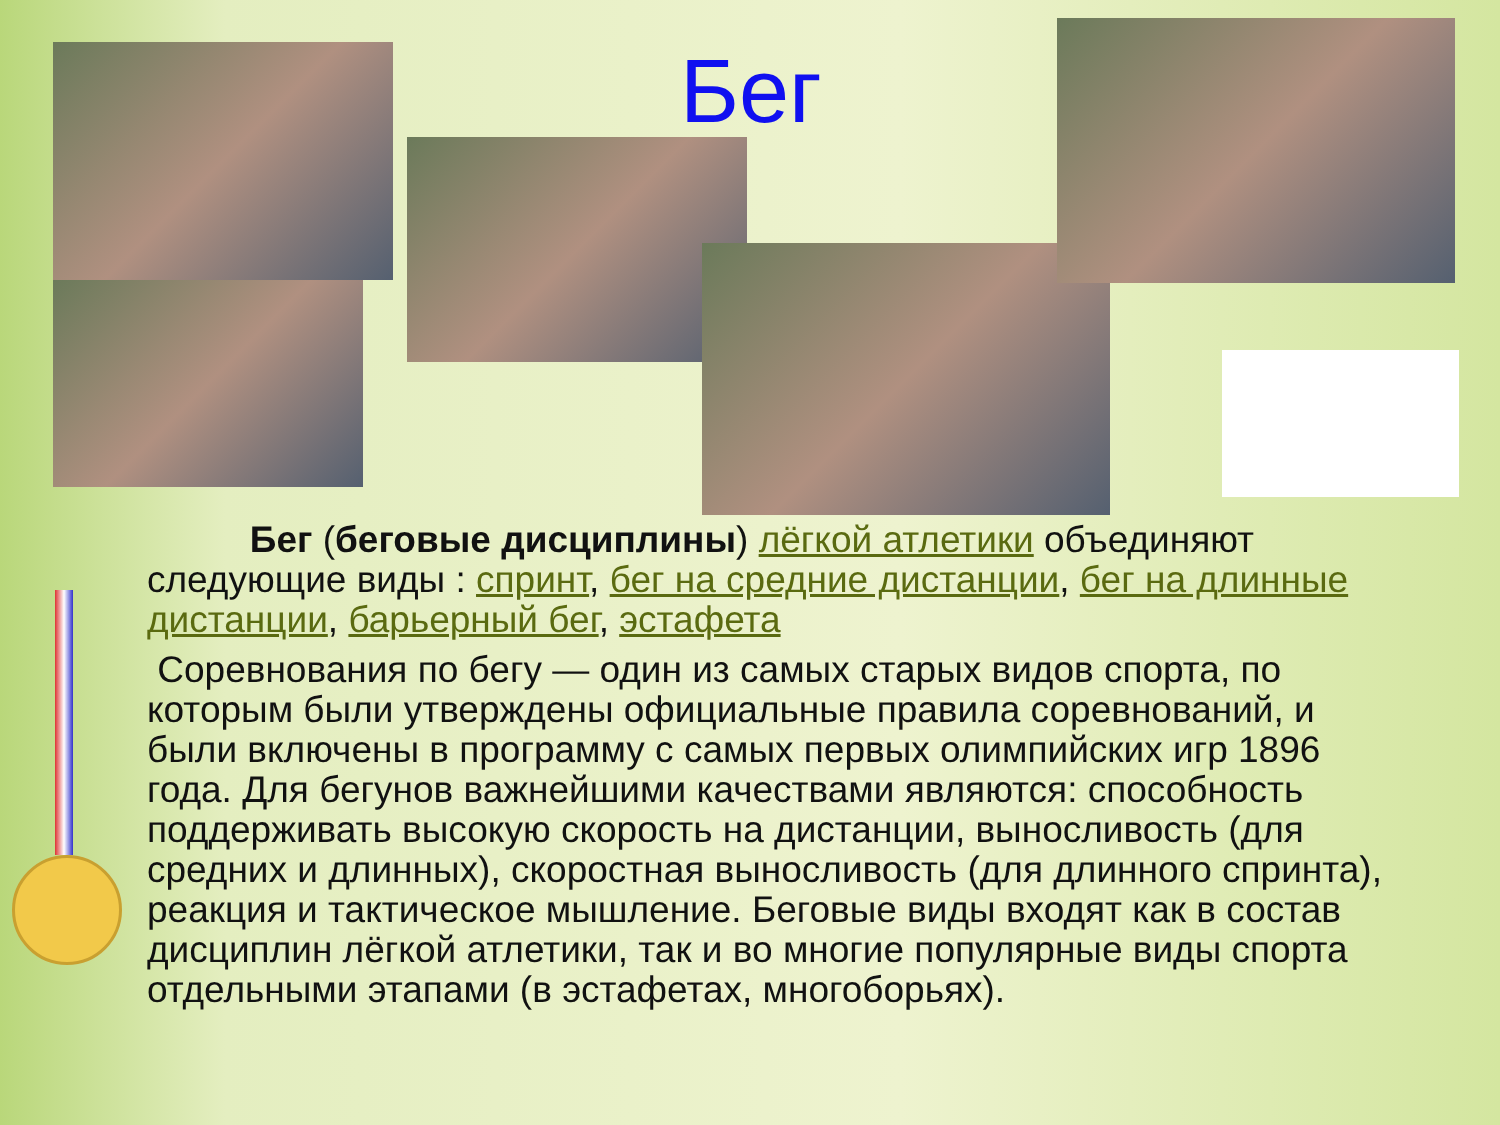Бег
Бег (беговые дисциплины) лёгкой атлетики объединяют следующие виды : спринт, бег на средние дистанции, бег на длинные дистанции, барьерный бег, эстафета
Соревнования по бегу — один из самых старых видов спорта, по которым были утверждены официальные правила соревнований, и были включены в программу с самых первых олимпийских игр 1896 года. Для бегунов важнейшими качествами являются: способность поддерживать высокую скорость на дистанции, выносливость (для средних и длинных), скоростная выносливость (для длинного спринта), реакция и тактическое мышление. Беговые виды входят как в состав дисциплин лёгкой атлетики, так и во многие популярные виды спорта отдельными этапами (в эстафетах, многоборьях).